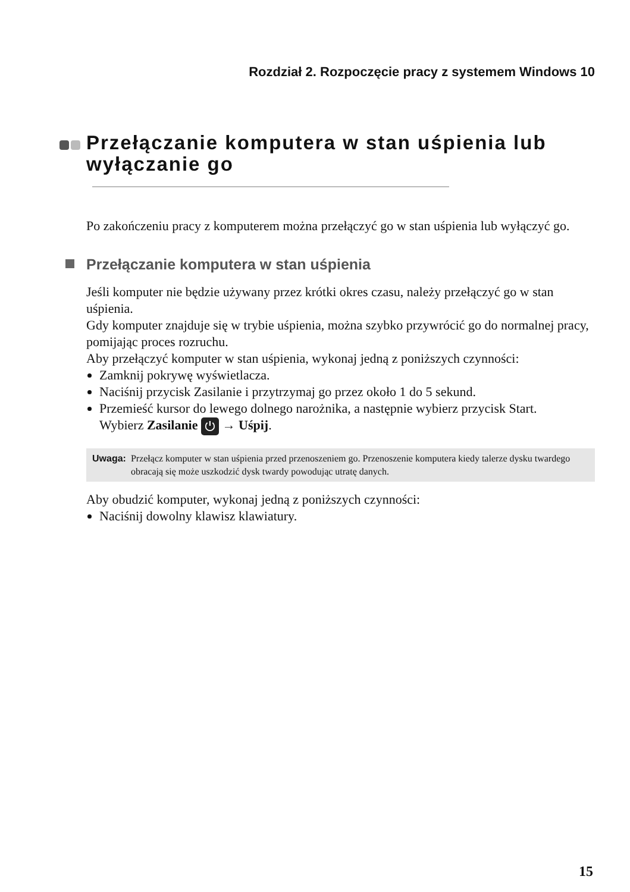Rozdział 2. Rozpoczęcie pracy z systemem Windows 10
Przełączanie komputera w stan uśpienia lub wyłączanie go
Po zakończeniu pracy z komputerem można przełączyć go w stan uśpienia lub wyłączyć go.
Przełączanie komputera w stan uśpienia
Jeśli komputer nie będzie używany przez krótki okres czasu, należy przełączyć go w stan uśpienia.
Gdy komputer znajduje się w trybie uśpienia, można szybko przywrócić go do normalnej pracy, pomijając proces rozruchu.
Aby przełączyć komputer w stan uśpienia, wykonaj jedną z poniższych czynności:
Zamknij pokrywę wyświetlacza.
Naciśnij przycisk Zasilanie i przytrzymaj go przez około 1 do 5 sekund.
Przemieść kursor do lewego dolnego narożnika, a następnie wybierz przycisk Start.
Wybierz Zasilanie ⏻ → Uśpij.
Uwaga: Przełącz komputer w stan uśpienia przed przenoszeniem go. Przenoszenie komputera kiedy talerze dysku twardego obracają się może uszkodzić dysk twardy powodując utratę danych.
Aby obudzić komputer, wykonaj jedną z poniższych czynności:
Naciśnij dowolny klawisz klawiatury.
15